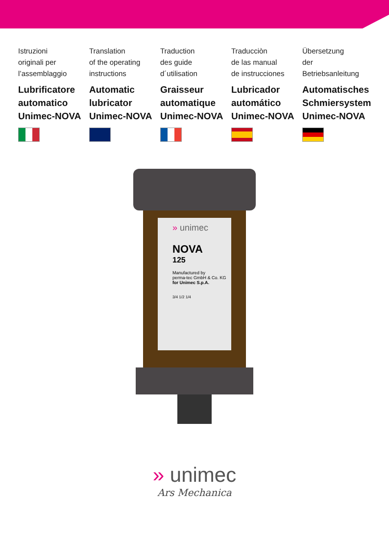Istruzioni
originali per
l’assemblaggio
Lubrificatore automatico Unimec-NOVA
Translation
of the operating
instructions
Automatic lubricator Unimec-NOVA
Traduction
des guide
d´utilisation
Graisseur automatique Unimec-NOVA
Traducciòn
de las manual
de instrucciones
Lubricador automático Unimec-NOVA
Übersetzung
der
Betriebsanleitung
Automatisches Schmiersystem Unimec-NOVA
» unimec
NOVA
125
Manufactured by
perma-tec GmbH & Co. KG
for Unimec S.p.A.
3/4 1/2 1/4
» unimec
Ars Mechanica